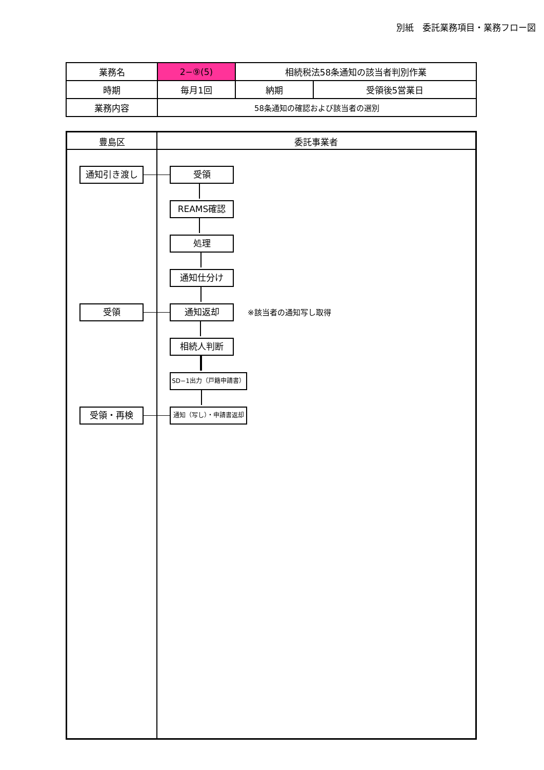別紙　委託業務項目・業務フロー図
| 業務名 | 2−⑨(5) | 相続税法58条通知の該当者判別作業 | |
| 時期 | 毎月1回 | 納期 | 受領後5営業日 |
| 業務内容 | 58条通知の確認および該当者の選別 | | |
豊島区 委託事業者
通知引き渡し 受領
REAMS確認
処理
通知仕分け
受領 通知返却 ※該当者の通知写し取得
相続人判断
SD−1出力（戸籍申請書）
受領・再検 通知（写し）・申請書返却